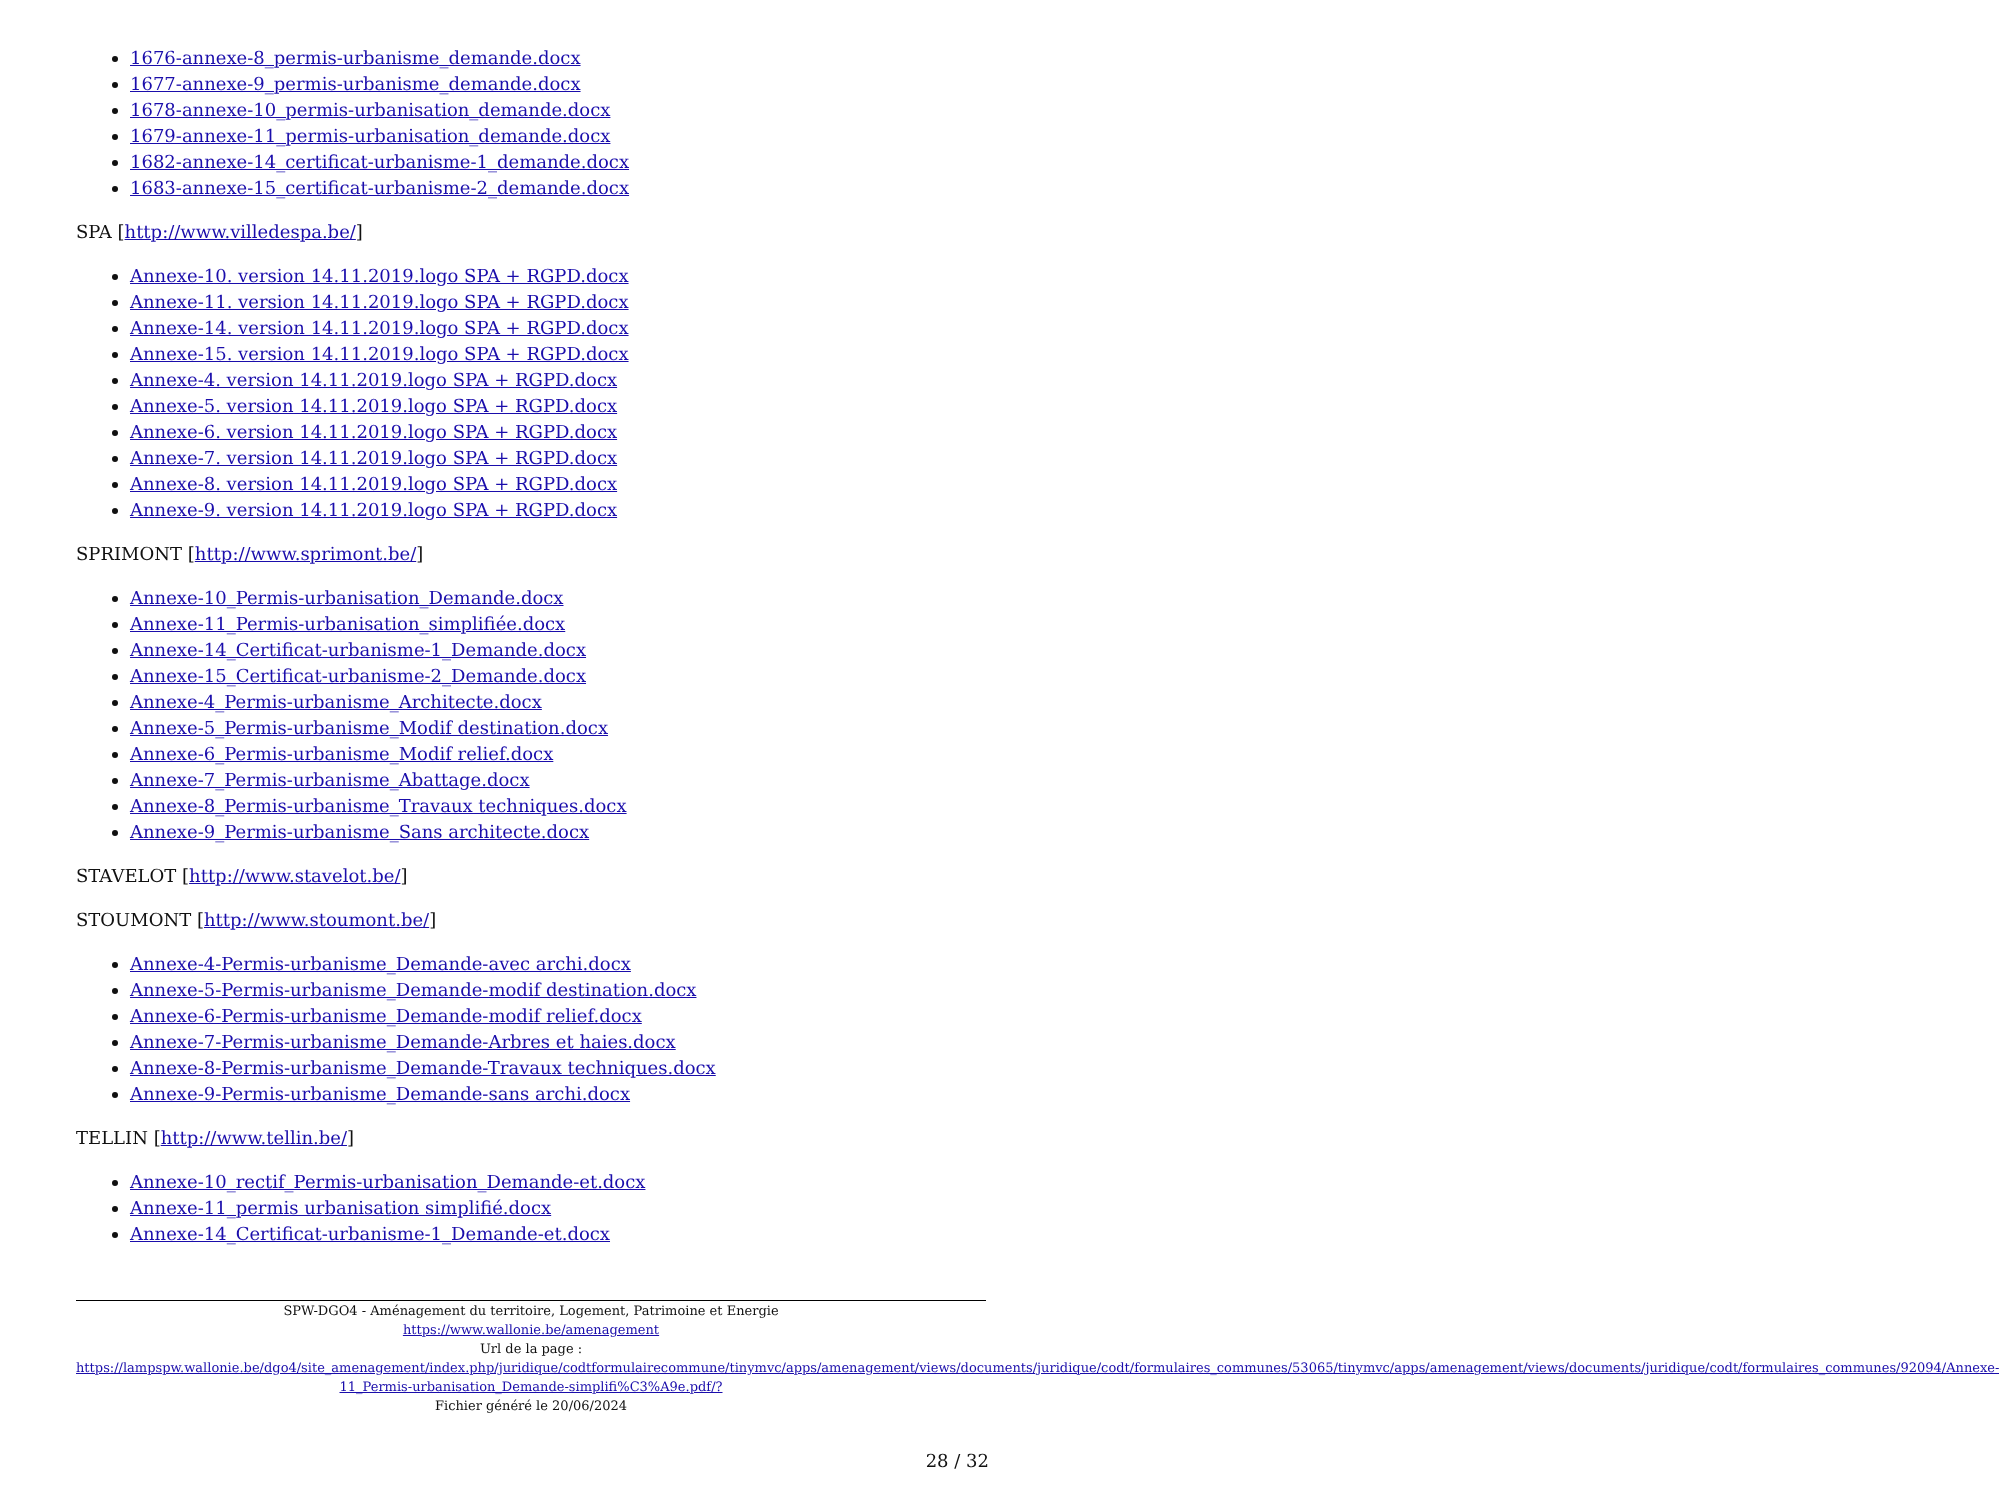1676-annexe-8_permis-urbanisme_demande.docx
1677-annexe-9_permis-urbanisme_demande.docx
1678-annexe-10_permis-urbanisation_demande.docx
1679-annexe-11_permis-urbanisation_demande.docx
1682-annexe-14_certificat-urbanisme-1_demande.docx
1683-annexe-15_certificat-urbanisme-2_demande.docx
SPA [http://www.villedespa.be/]
Annexe-10. version 14.11.2019.logo SPA + RGPD.docx
Annexe-11. version 14.11.2019.logo SPA + RGPD.docx
Annexe-14. version 14.11.2019.logo SPA + RGPD.docx
Annexe-15. version 14.11.2019.logo SPA + RGPD.docx
Annexe-4. version 14.11.2019.logo SPA + RGPD.docx
Annexe-5. version 14.11.2019.logo SPA + RGPD.docx
Annexe-6. version 14.11.2019.logo SPA + RGPD.docx
Annexe-7. version 14.11.2019.logo SPA + RGPD.docx
Annexe-8. version 14.11.2019.logo SPA + RGPD.docx
Annexe-9. version 14.11.2019.logo SPA + RGPD.docx
SPRIMONT [http://www.sprimont.be/]
Annexe-10_Permis-urbanisation_Demande.docx
Annexe-11_Permis-urbanisation_simplifiée.docx
Annexe-14_Certificat-urbanisme-1_Demande.docx
Annexe-15_Certificat-urbanisme-2_Demande.docx
Annexe-4_Permis-urbanisme_Architecte.docx
Annexe-5_Permis-urbanisme_Modif destination.docx
Annexe-6_Permis-urbanisme_Modif relief.docx
Annexe-7_Permis-urbanisme_Abattage.docx
Annexe-8_Permis-urbanisme_Travaux techniques.docx
Annexe-9_Permis-urbanisme_Sans architecte.docx
STAVELOT [http://www.stavelot.be/]
STOUMONT [http://www.stoumont.be/]
Annexe-4-Permis-urbanisme_Demande-avec archi.docx
Annexe-5-Permis-urbanisme_Demande-modif destination.docx
Annexe-6-Permis-urbanisme_Demande-modif relief.docx
Annexe-7-Permis-urbanisme_Demande-Arbres et haies.docx
Annexe-8-Permis-urbanisme_Demande-Travaux techniques.docx
Annexe-9-Permis-urbanisme_Demande-sans archi.docx
TELLIN [http://www.tellin.be/]
Annexe-10_rectif_Permis-urbanisation_Demande-et.docx
Annexe-11_permis urbanisation simplifié.docx
Annexe-14_Certificat-urbanisme-1_Demande-et.docx
SPW-DGO4 - Aménagement du territoire, Logement, Patrimoine et Energie
https://www.wallonie.be/amenagement
Url de la page :
https://lampspw.wallonie.be/dgo4/site_amenagement/index.php/juridique/codtformulairecommune/tinymvc/apps/amenagement/views/documents/juridique/codt/formulaires_communes/53065/tinymvc/apps/amenagement/views/documents/juridique/codt/formulaires_communes/92094/Annexe-11_Permis-urbanisation_Demande-simplifi%C3%A9e.pdf/?
Fichier généré le 20/06/2024
28 / 32